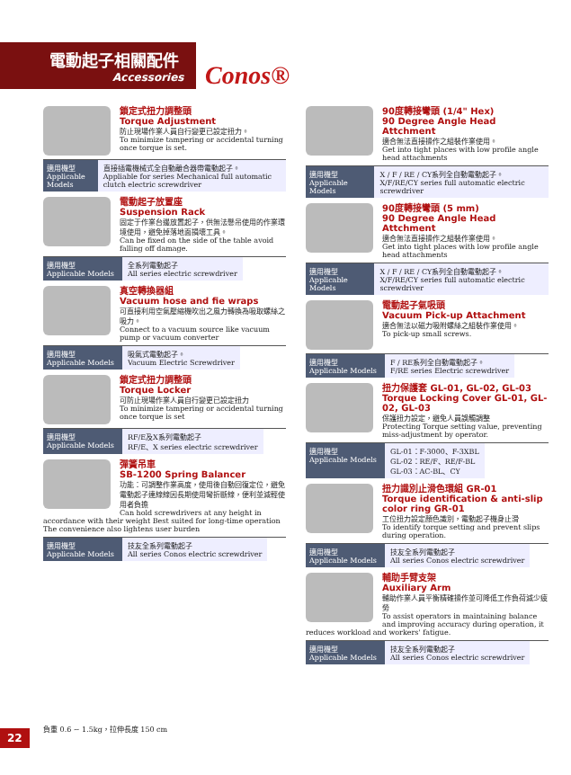電動起子相關配件
Accessories
Conos®
鎖定式扭力調整頭
Torque Adjustment
防止現場作業人員自行變更已設定扭力。
To minimize tampering or accidental turning once torque is set.
適用機型
Applicable Models
直接插電機械式全自動離合器帶電動起子。
Appliable for series Mechanical full automatic clutch electric screwdriver
電動起子放置座
Suspension Rack
固定于作業台邊放置起子，供無法懸吊使用的作業環境使用，避免掉落地面損壞工具。
Can be fixed on the side of the table avoid falling off damage.
適用機型
Applicable Models
全系列電動起子
All series electric screwdriver
真空轉換器組
Vacuum hose and fie wraps
可直接利用空氣壓縮機吹出之風力轉換為吸取螺絲之吸力。
Connect to a vacuum source like vacuum pump or vacuum converter
適用機型
Applicable Models
吸氣式電動起子。
Vacuum Electric Screwdriver
鎖定式扭力調整頭
Torque Locker
可防止現場作業人員自行變更已設定扭力
To minimize tampering or accidental turning once torque is set
適用機型
Applicable Models
RF/E及X系列電動起子
RF/E、X series electric screwdriver
彈簧吊車
SB-1200 Spring Balancer
功能：可調整作業高度，使用後自動回復定位，避免電動起子連線線因長期使用彎折斷線，便利並減輕使用者負擔
Can hold screwdrivers at any height in accordance with their weight Best suited for long-time operation The convenience also lightens user burden
適用機型
Applicable Models
技友全系列電動起子
All series Conos electric screwdriver
90度轉接彎頭 (1/4" Hex)
90 Degree Angle Head Attchment
適合無法直接操作之組裝作業使用。
Get into tight places with low profile angle head attachments
適用機型
Applicable Models
X / F / RE / CY系列全自動電動起子。
X/F/RE/CY series full automatic electric screwdriver
90度轉接彎頭 (5 mm)
90 Degree Angle Head Attchment
適合無法直接操作之組裝作業使用。
Get into tight places with low profile angle head attachments
適用機型
Applicable Models
X / F / RE / CY系列全自動電動起子。
X/F/RE/CY series full automatic electric screwdriver
電動起子氣吸頭
Vacuum Pick-up Attachment
適合無法以磁力吸附螺絲之組裝作業使用。
To pick-up small screws.
適用機型
Applicable Models
F / RE系列全自動電動起子。
F/RE series Electric screwdriver
扭力保護套 GL-01, GL-02, GL-03
Torque Locking Cover GL-01, GL-02, GL-03
保護扭力設定，避免人員誤觸調整
Protecting Torque setting value, preventing miss-adjustment by operator.
適用機型
Applicable Models
GL-01：F-3000、F-3XBL
GL-02：RE/F、RE/F-BL
GL-03：AC-BL、CY
扭力識別止滑色環組 GR-01
Torque identification & anti-slip color ring GR-01
工位扭力設定顏色識別，電動起子機身止滑
To identify torque setting and prevent slips during operation.
適用機型
Applicable Models
技友全系列電動起子
All series Conos electric screwdriver
輔助手臂支架
Auxiliary Arm
輔助作業人員平衡精確操作並可降低工作負荷減少疲勞
To assist operators in maintaining balance and improving accuracy during operation, it reduces workload and workers' fatigue.
適用機型
Applicable Models
技友全系列電動起子
All series Conos electric screwdriver
負重 0.6 ~ 1.5kg，拉伸長度 150 cm
22